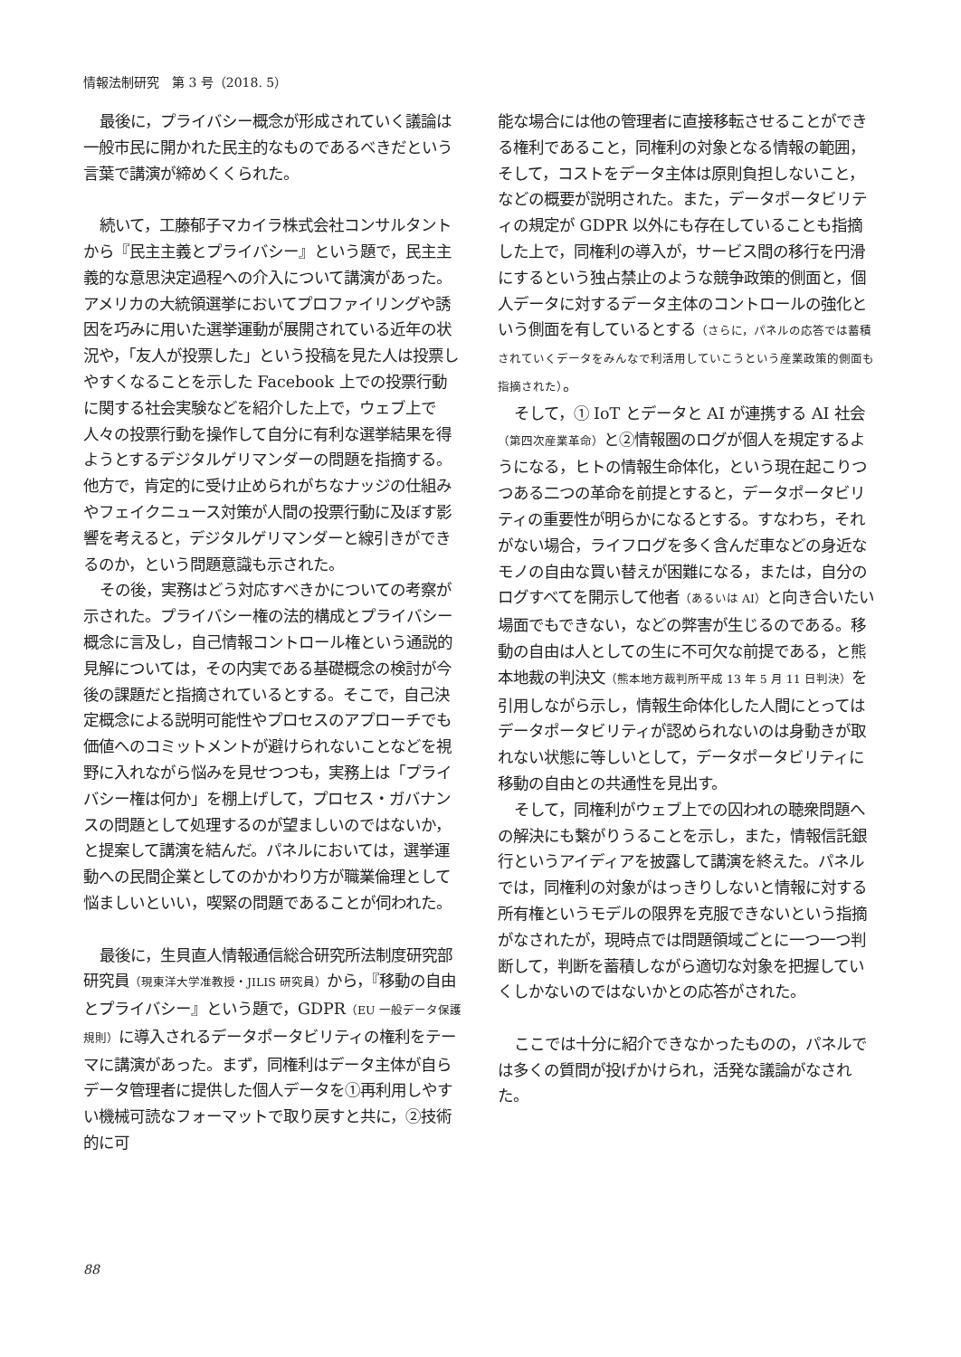情報法制研究　第 3 号（2018. 5）
最後に，プライバシー概念が形成されていく議論は一般市民に開かれた民主的なものであるべきだという言葉で講演が締めくくられた。
続いて，工藤郁子マカイラ株式会社コンサルタントから『民主主義とプライバシー』という題で，民主主義的な意思決定過程への介入について講演があった。アメリカの大統領選挙においてプロファイリングや誘因を巧みに用いた選挙運動が展開されている近年の状況や，「友人が投票した」という投稿を見た人は投票しやすくなることを示した Facebook 上での投票行動に関する社会実験などを紹介した上で，ウェブ上で人々の投票行動を操作して自分に有利な選挙結果を得ようとするデジタルゲリマンダーの問題を指摘する。他方で，肯定的に受け止められがちなナッジの仕組みやフェイクニュース対策が人間の投票行動に及ぼす影響を考えると，デジタルゲリマンダーと線引きができるのか，という問題意識も示された。
その後，実務はどう対応すべきかについての考察が示された。プライバシー権の法的構成とプライバシー概念に言及し，自己情報コントロール権という通説的見解については，その内実である基礎概念の検討が今後の課題だと指摘されているとする。そこで，自己決定概念による説明可能性やプロセスのアプローチでも価値へのコミットメントが避けられないことなどを視野に入れながら悩みを見せつつも，実務上は「プライバシー権は何か」を棚上げして，プロセス・ガバナンスの問題として処理するのが望ましいのではないか，と提案して講演を結んだ。パネルにおいては，選挙運動への民間企業としてのかかわり方が職業倫理として悩ましいといい，喫緊の問題であることが伺われた。
最後に，生貝直人情報通信総合研究所法制度研究部研究員（現東洋大学准教授・JILIS 研究員）から，『移動の自由とプライバシー』という題で，GDPR（EU 一般データ保護規則）に導入されるデータポータビリティの権利をテーマに講演があった。まず，同権利はデータ主体が自らデータ管理者に提供した個人データを①再利用しやすい機械可読なフォーマットで取り戻すと共に，②技術的に可
能な場合には他の管理者に直接移転させることができる権利であること，同権利の対象となる情報の範囲，そして，コストをデータ主体は原則負担しないこと，などの概要が説明された。また，データポータビリティの規定が GDPR 以外にも存在していることも指摘した上で，同権利の導入が，サービス間の移行を円滑にするという独占禁止のような競争政策的側面と，個人データに対するデータ主体のコントロールの強化という側面を有しているとする（さらに，パネルの応答では蓄積されていくデータをみんなで利活用していこうという産業政策的側面も指摘された）。
そして，① IoT とデータと AI が連携する AI 社会（第四次産業革命）と②情報圏のログが個人を規定するようになる，ヒトの情報生命体化，という現在起こりつつある二つの革命を前提とすると，データポータビリティの重要性が明らかになるとする。すなわち，それがない場合，ライフログを多く含んだ車などの身近なモノの自由な買い替えが困難になる，または，自分のログすべてを開示して他者（あるいは AI）と向き合いたい場面でもできない，などの弊害が生じるのである。移動の自由は人としての生に不可欠な前提である，と熊本地裁の判決文（熊本地方裁判所平成 13 年 5 月 11 日判決）を引用しながら示し，情報生命体化した人間にとってはデータポータビリティが認められないのは身動きが取れない状態に等しいとして，データポータビリティに移動の自由との共通性を見出す。
そして，同権利がウェブ上での囚われの聴衆問題への解決にも繋がりうることを示し，また，情報信託銀行というアイディアを披露して講演を終えた。パネルでは，同権利の対象がはっきりしないと情報に対する所有権というモデルの限界を克服できないという指摘がなされたが，現時点では問題領域ごとに一つ一つ判断して，判断を蓄積しながら適切な対象を把握していくしかないのではないかとの応答がされた。
ここでは十分に紹介できなかったものの，パネルでは多くの質問が投げかけられ，活発な議論がなされた。
88